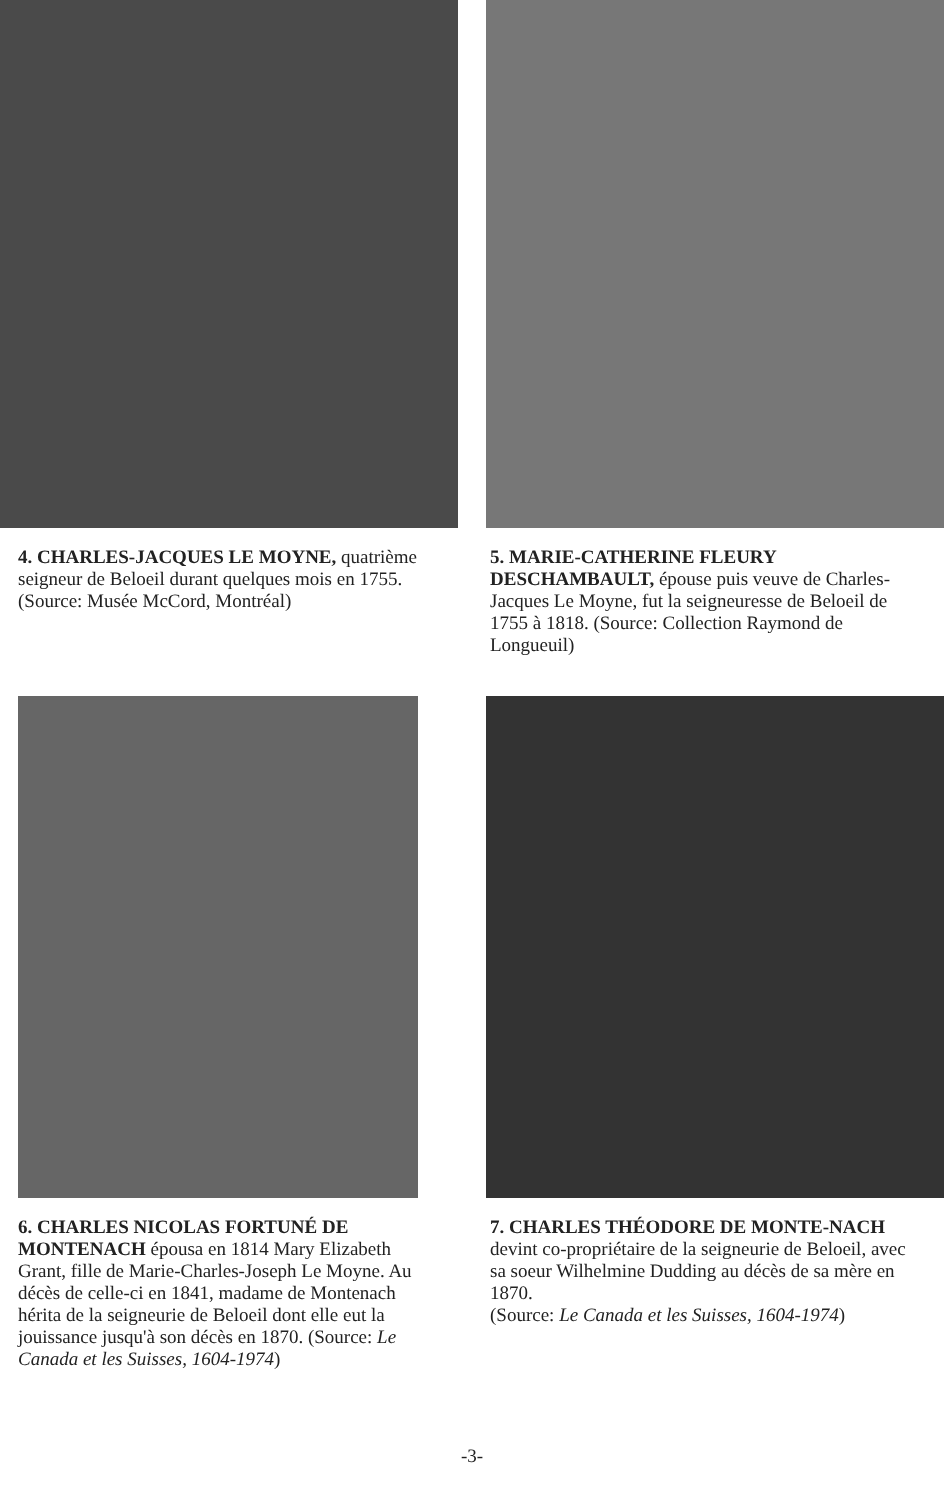4. CHARLES-JACQUES LE MOYNE, quatrième seigneur de Beloeil durant quelques mois en 1755. (Source: Musée McCord, Montréal)
5. MARIE-CATHERINE FLEURY DESCHAMBAULT, épouse puis veuve de Charles-Jacques Le Moyne, fut la seigneuresse de Beloeil de 1755 à 1818. (Source: Collection Raymond de Longueuil)
6. CHARLES NICOLAS FORTUNÉ DE MONTENACH épousa en 1814 Mary Elizabeth Grant, fille de Marie-Charles-Joseph Le Moyne. Au décès de celle-ci en 1841, madame de Montenach hérita de la seigneurie de Beloeil dont elle eut la jouissance jusqu'à son décès en 1870. (Source: Le Canada et les Suisses, 1604-1974)
7. CHARLES THÉODORE DE MONTE-NACH devint co-propriétaire de la seigneurie de Beloeil, avec sa soeur Wilhelmine Dudding au décès de sa mère en 1870.
(Source: Le Canada et les Suisses, 1604-1974)
-3-